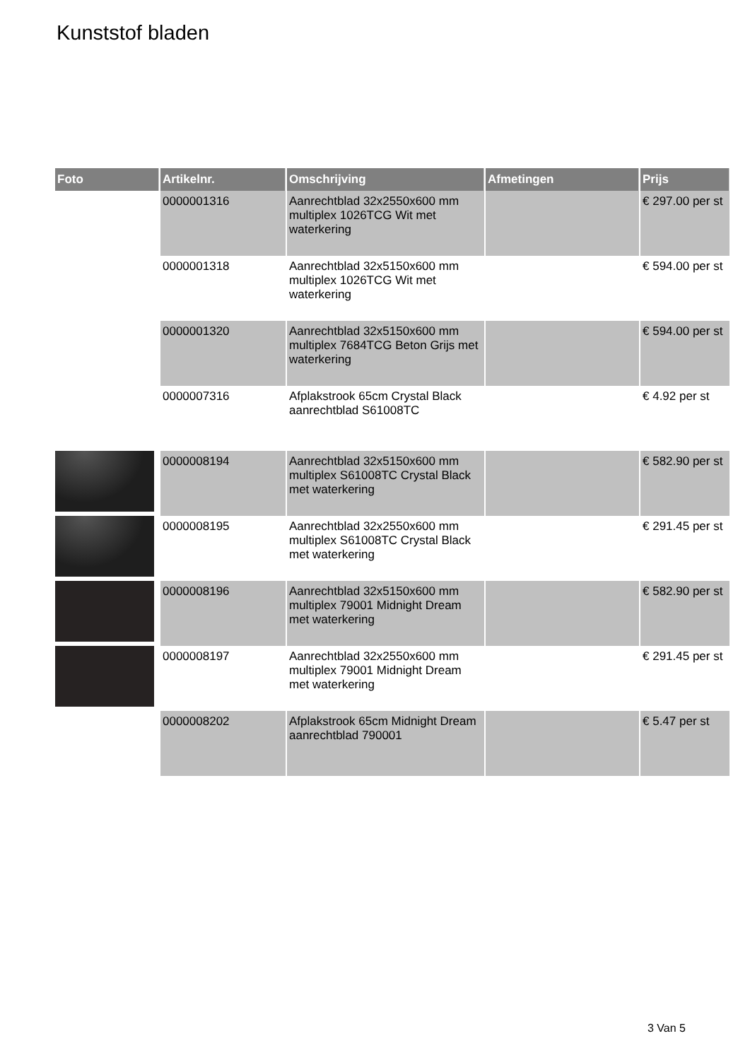Kunststof bladen
| Foto | Artikelnr. | Omschrijving | Afmetingen | Prijs |
| --- | --- | --- | --- | --- |
| | 0000001316 | Aanrechtblad 32x2550x600 mm multiplex 1026TCG Wit met waterkering | | € 297.00 per st |
| | 0000001318 | Aanrechtblad 32x5150x600 mm multiplex 1026TCG Wit met waterkering | | € 594.00 per st |
| | 0000001320 | Aanrechtblad 32x5150x600 mm multiplex 7684TCG Beton Grijs met waterkering | | € 594.00 per st |
| | 0000007316 | Afplakstrook 65cm Crystal Black aanrechtblad S61008TC | | € 4.92 per st |
| | 0000008194 | Aanrechtblad 32x5150x600 mm multiplex S61008TC Crystal Black met waterkering | | € 582.90 per st |
| | 0000008195 | Aanrechtblad 32x2550x600 mm multiplex S61008TC Crystal Black met waterkering | | € 291.45 per st |
| | 0000008196 | Aanrechtblad 32x5150x600 mm multiplex 79001 Midnight Dream met waterkering | | € 582.90 per st |
| | 0000008197 | Aanrechtblad 32x2550x600 mm multiplex 79001 Midnight Dream met waterkering | | € 291.45 per st |
| | 0000008202 | Afplakstrook 65cm Midnight Dream aanrechtblad 790001 | | € 5.47 per st |
3 Van 5